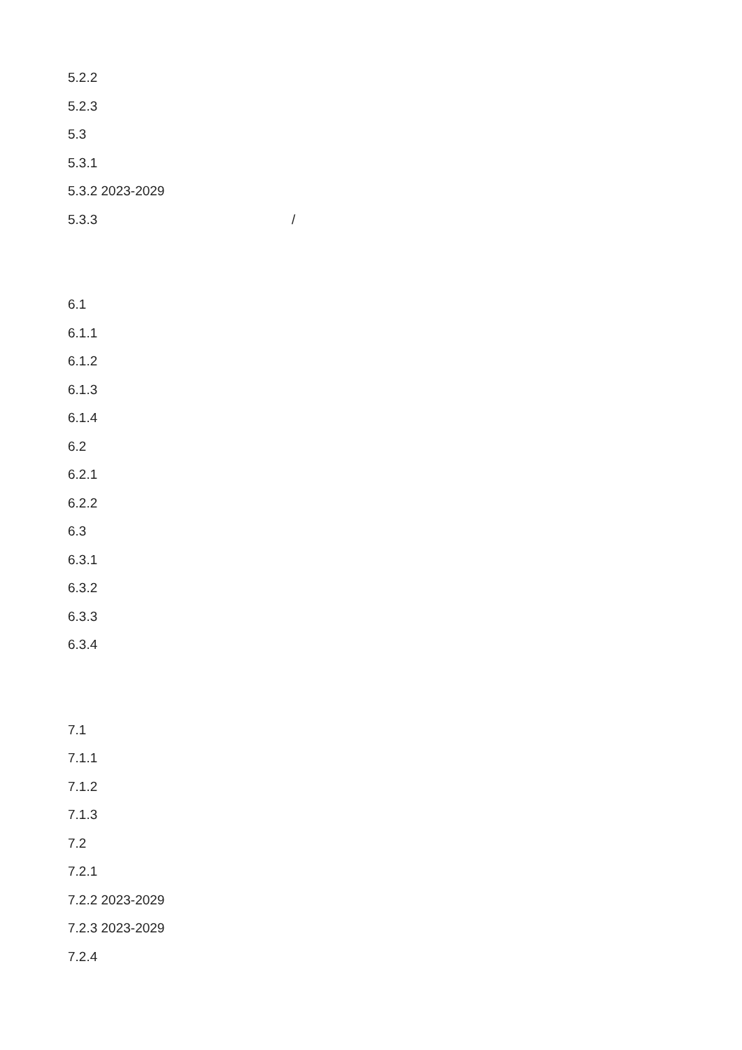5.2.2
5.2.3
5.3
5.3.1
5.3.2 2023-2029
5.3.3 /
6.1
6.1.1
6.1.2
6.1.3
6.1.4
6.2
6.2.1
6.2.2
6.3
6.3.1
6.3.2
6.3.3
6.3.4
7.1
7.1.1
7.1.2
7.1.3
7.2
7.2.1
7.2.2 2023-2029
7.2.3 2023-2029
7.2.4